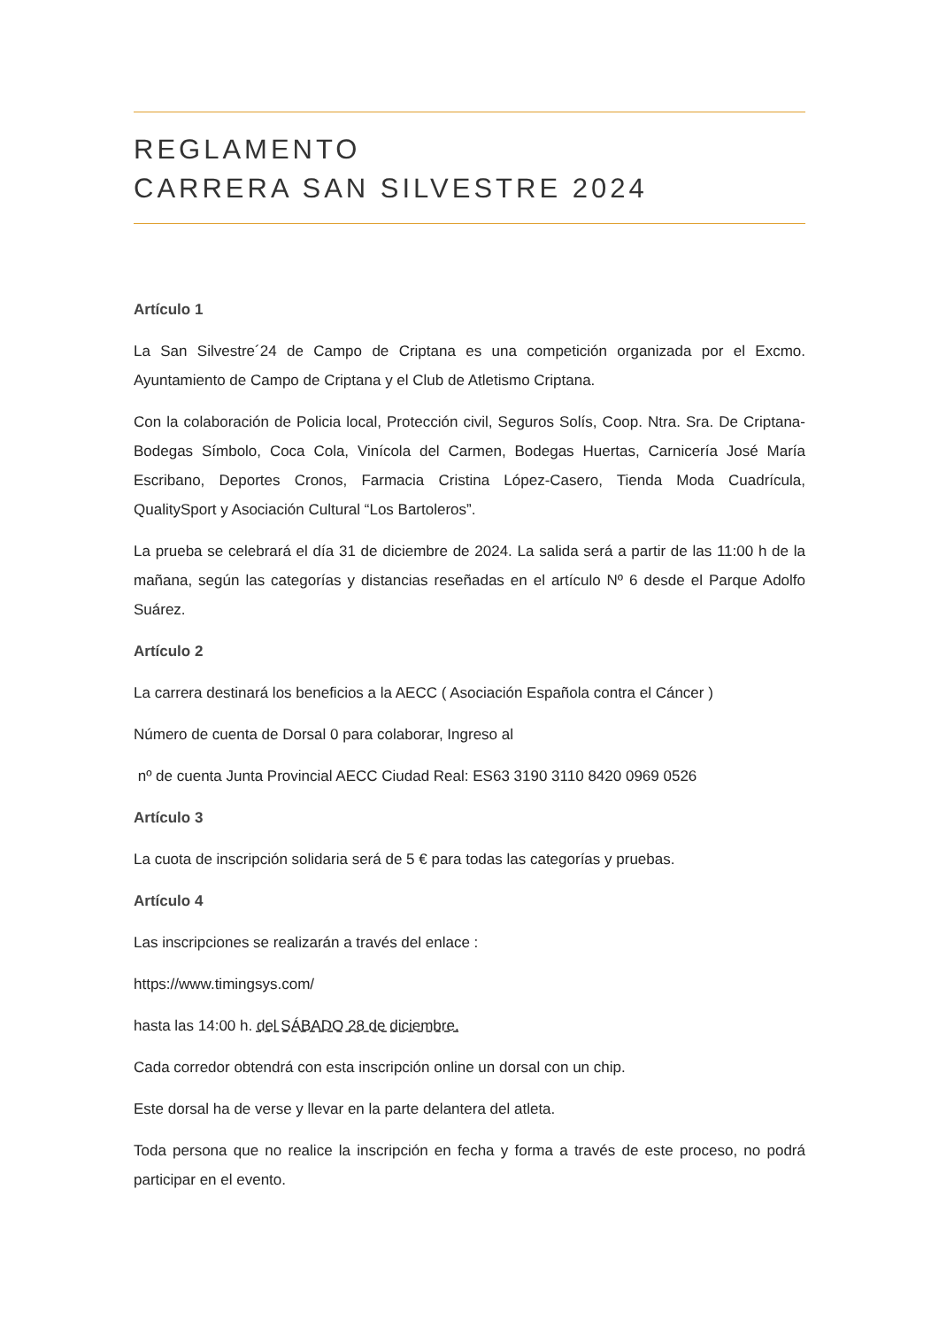REGLAMENTO
CARRERA SAN SILVESTRE 2024
Artículo 1
La San Silvestre´24 de Campo de Criptana es una competición organizada por el Excmo. Ayuntamiento de Campo de Criptana y el Club de Atletismo Criptana.
Con la colaboración de Policia local, Protección civil, Seguros Solís, Coop. Ntra. Sra. De Criptana-Bodegas Símbolo, Coca Cola, Vinícola del Carmen, Bodegas Huertas, Carnicería José María Escribano, Deportes Cronos, Farmacia Cristina López-Casero, Tienda Moda Cuadrícula, QualitySport y Asociación Cultural “Los Bartoleros”.
La prueba se celebrará el día 31 de diciembre de 2024. La salida será a partir de las 11:00 h de la mañana, según las categorías y distancias reseñadas en el artículo Nº 6 desde el Parque Adolfo Suárez.
Artículo 2
La carrera destinará los beneficios a la AECC ( Asociación Española contra el Cáncer )
Número de cuenta de Dorsal 0 para colaborar, Ingreso al
nº de cuenta Junta Provincial AECC Ciudad Real: ES63 3190 3110 8420 0969 0526
Artículo 3
La cuota de inscripción solidaria será de 5 € para todas las categorías y pruebas.
Artículo 4
Las inscripciones se realizarán a través del enlace :
https://www.timingsys.com/
hasta las 14:00 h. del SÁBADO 28 de diciembre.
Cada corredor obtendrá con esta inscripción online un dorsal con un chip.
Este dorsal ha de verse y llevar en la parte delantera del atleta.
Toda persona que no realice la inscripción en fecha y forma a través de este proceso, no podrá participar en el evento.